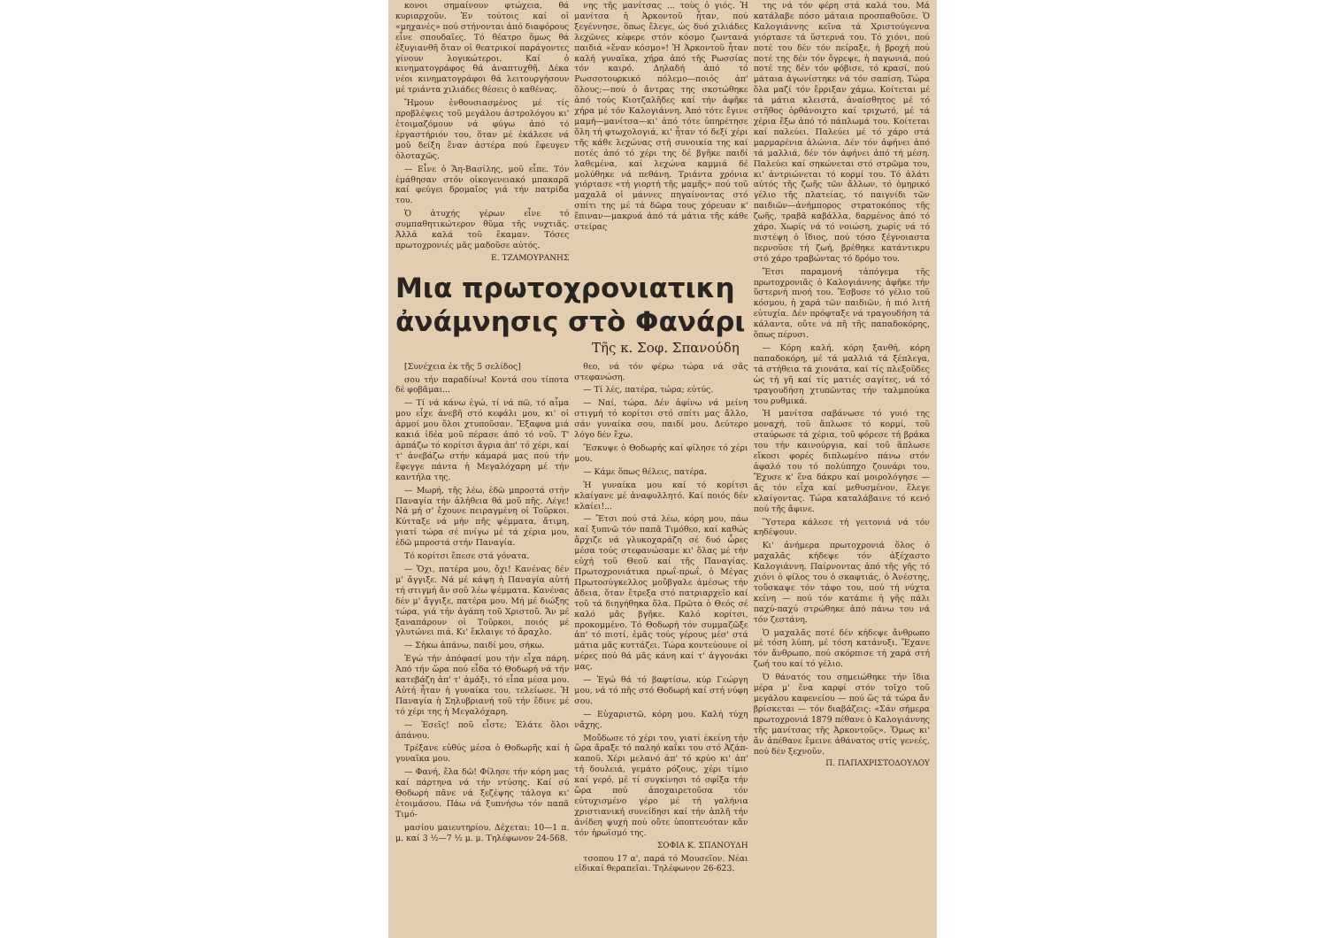κονοι σημαίνουν φτώχεια, θά κυριαρχοῦν. Ἐν τούτοις καί οἱ «μηχανές» πού στήνονται ἀπό διαφόρους εἶνε σπουδαῖες. Τό θέατρο ὅμως θά ἐξυγιανθῆ ὅταν οἱ θεατρικοί παράγοντες γίνουν λογικώτεροι. Καί ὁ κινηματογράφος θά ἀναπτυχθῆ. Δέκα νέοι κινηματογράφοι θά λειτουργήσουν μέ τριάντα χιλιάδες θέσεις ὁ καθένας.
Ἤμουν ἐνθουσιασμένος μέ τίς προβλέψεις τοῦ μεγάλου ἀστρολόγου κι' ἑτοιμαζόμουν νά φύγω ἀπό τό ἐργαστήριόν του, ὅταν μέ ἐκάλεσε νά μοῦ δείξη ἕναν ἀστέρα πού ἔφευγεν ὁλοταχῶς.
— Εἶνε ὁ Ἅη-Βασίλης, μοῦ εἶπε. Τόν ἐμάθησαν στόν οἰκογενειακό μπακαρᾶ καί φεύγει δρομαῖος γιά τήν πατρίδα του.
Ὁ ἀτυχής γέρων εἶνε τό συμπαθητικώτερον θῦμα τῆς νυχτιᾶς. Ἀλλά καλά τοῦ ἔκαμαν. Τόσες πρωτοχρονιές μᾶς μαδοῦσε αὐτός.
Ε. ΤΖΑΜΟΥΡΑΝΗΣ
νης τῆς μανίτσας ... τοὺς ὁ γιός. Ἡ μανίτσα ἡ Ἀρκοντοῦ ἦταν, πού ξεγέννησε, ὅπως ἔλεγε, ὡς δυό χιλιάδες λεχῶνες κέφερε στόν κόσμο ζωντανά παιδιά «ἕναν κόσμο»! Ἡ Ἀρκοντοῦ ἦταν καλή γυναῖκα, χήρα ἀπό τῆς Ρωσσίας τόν καιρό. Δηλαδή ἀπό τό Ρωσσοτουρκικό πόλεμο—ποιός ἀπ' ὅλους;—πού ὁ ἄντρας της σκοτώθηκε ἀπό τούς Κιοτζαλῆδες καί τήν ἀφῆκε χήρα μέ τόν Καλογιάννη. Ἀπό τότε ἔγινε μαμή—μανίτσα—κι' ἀπό τότε ὑπηρέτησε ὅλη τή φτωχολογιά, κι' ἦταν τό δεξί χέρι τῆς κάθε λεχώνας στή συνοικία της καί ποτές ἀπό τό χέρι της δέ βγῆκε παιδί λαθεμένα, καί λεχώνα καμμιά δέ μολύθηκε νά πεθάνη. Τριάντα χρόνια γιόρτασε «τή γιορτή τῆς μαμῆς» πού τοῦ μαχαλᾶ οἱ μάννες πηγαίνοντας στό σπίτι της μέ τά δῶρα τους χόρευαν κ' ἔπιναν—μακρυά ἀπό τά μάτια τῆς κάθε στείρας
Μια πρωτοχρονιατικη
ἀνάμνησις στὸ Φανάρι
Τῆς κ. Σοφ. Σπανούδη
[Συνέχεια ἐκ τῆς 5 σελίδος]
σου τήν παραδίνω! Κοντά σου τίποτα δέ φοβᾶμαι...
— Τί νά κάνω ἐγώ, τί νά πῶ, τό αἷμα μου εἶχε ἀνεβῆ στό κεφάλι μου, κι' οἱ ἁρμοί μου ὅλοι χτυποῦσαν. Ἔξαφνα μιά κακιά ἰδέα μοῦ πέρασε ἀπό τό νοῦ. Τ' ἁρπάζω τό κορίτσι ἄγρια ἀπ' τό χέρι, καί τ' ἀνεβάζω στήν κάμαρά μας πού τήν ἔφεγγε πάντα ἡ Μεγαλόχαρη μέ τήν καντήλα της.
— Μωρή, τῆς λέω, ἐδῶ μπροστά στήν Παναγία τήν ἀλήθεια θά μοῦ πῆς. Λέγε! Νά μή σ' ἔχουνε πειραγμένη οἱ Τοῦρκοι. Κύτταξε νά μήν πῆς ψέμματα, ἄτιμη, γιατί τώρα σέ πνίγω μέ τά χέρια μου, ἐδῶ μπροστά στήν Παναγία.
Τό κορίτσι ἔπεσε στά γόνατα.
— Ὄχι, πατέρα μου, ὄχι! Κανένας δέν μ' ἄγγιξε. Νά μέ κάψη ἡ Παναγία αὐτή τή στιγμή ἄν σοῦ λέω ψέμματα. Κανένας δέν μ' ἄγγιξε, πατέρα μου. Μή μέ διώξης τώρα, γιά τήν ἀγάπη τοῦ Χριστοῦ. Ἄν μέ ξαναπάρουν οἱ Τοῦρκοι, ποιός μέ γλυτώνει πιά. Κι' ἔκλαιγε τό ἄραχλο.
— Σήκω ἀπάνω, παιδί μου, σήκω.
Ἐγώ τήν ἀπόφασί μου τήν εἶχα πάρη. Ἀπό τήν ὥρα πού εἶδα τό Θοδωρή νά τήν κατεβάζη ἀπ' τ' ἀμάξι, τό εἶπα μέσα μου. Αὐτή ἦταν ἡ γυναίκα του, τελείωσε. Ἡ Παναγία ἡ Σηλυβριανή τοῦ τήν ἔδινε μέ τό χέρι της ἡ Μεγαλόχαρη.
— Ἐσεῖς! ποῦ εἶστε; Ἐλάτε ὅλοι ἀπάνου.
Τρέξανε εὐθύς μέσα ὁ Θοδωρῆς καί ἡ γυναῖκα μου.
— Φανή, ἔλα δῶ! Φίλησε τήν κόρη μας καί πάρτηνα νά τήν ντύσης. Καί σύ Θοδωρή πᾶνε νά ξεζέψης τάλογα κι' ἑτοιμάσου. Πάω νά ξυπνήσω τόν παπᾶ Τιμό-
μασίου μαιευτηρίου. Δέχεται: 10—1 π. μ. καί 3 ½—7 ½ μ. μ. Τηλέφωνον 24-568.
θεο, νά τόν φέρω τώρα νά σᾶς στεφανώση.
— Τί λές, πατέρα, τώρα; εὐτύς.
— Ναί, τώρα. Δέν ἀφίνω νά μείνη στιγμή τό κορίτσι στό σπίτι μας ἄλλο, σάν γυναίκα σου, παιδί μου. Δεύτερο λόγο δέν ἔχω.
Ἔσκυψε ὁ Θοδωρής καί φίλησε τό χέρι μου.
— Κάμε ὅπως θέλεις, πατέρα.
Ἡ γυναίκα μου καί τό κορίτσι κλαίγανε μέ ἀναφυλλητό. Καί ποιός δέν κλαίει!...
— Ἔτσι πού στά λέω, κόρη μου, πάω καί ξυπνῶ τόν παπᾶ Τιμόθεο, καί καθώς ἄρχιζε νά γλυκοχαράζη σέ δυό ὧρες μέσα τούς στεφανώσαμε κι' ὅλας μέ τήν εὐχή τοῦ Θεοῦ καί τῆς Παναγίας. Πρωτοχρονιάτικα πρωΐ-πρωΐ, ὁ Μέγας Πρωτοσύγκελλος μοὔβγαλε ἀμέσως τήν ἄδεια, ὅταν ἔτρεξα στό πατριαρχεῖο καί τοῦ τά διηγήθηκα ὅλα. Πρῶτα ὁ Θεός σέ καλό μᾶς βγῆκε. Καλό κορίτσι, προκομμένο. Τό Θοδωρή τόν συμμαζῶξε ἀπ' τό πιοτί, ἐμᾶς τούς γέρους μέσ' στά μάτια μᾶς κυττάζει. Τώρα κοντεύουνε οἱ μέρες πού θά μᾶς κάνη καί τ' ἀγγονάκι μας.
— Ἐγώ θά τό βαφτίσω, κύρ Γεώργη μου, νά τό πῆς στό Θοδωρή καί στή νύφη σου.
— Εὐχαριστῶ, κόρη μου. Καλή τύχη νἄχης.
Μοὔδωσε τό χέρι του, γιατί ἐκείνη τήν ὥρα ἄραξε τό παληό καΐκι του στό Ἀζάπ-καποῦ. Χέρι μελανό ἀπ' τό κρύο κι' ἀπ' τή δουλειά, γεμάτο ρόζους, χέρι τίμιο καί γερό, μέ τί συγκίνησι τό σφίξα τήν ὥρα πού ἀποχαιρετοῦσα τόν εὐτυχισμένο γέρο μέ τή γαλήνια χριστιανική συνείδησι καί τήν ἁπλῆ τήν ἀνίδεη ψυχή πού οὔτε ὑποπτευόταν κἄν τόν ἡρωϊσμό της.
ΣΟΦΙΑ Κ. ΣΠΑΝΟΥΔΗ
τσοπου 17 α', παρά τό Μουσεῖον. Νέαι εἰδικαί θεραπεῖαι. Τηλέφωνον 26-623.
της νά τόν φέρη στά καλά του. Μά κατάλαβε πόσο μάταια προσπαθοῦσε. Ὁ Καλογιάννης κεῖνα τά Χριστούγεννα γιόρτασε τά ὕστερνά του. Τό χιόνι, πού ποτέ του δέν τόν πείραξε, ἡ βροχή πού ποτέ της δέν τόν ὄγρεψε, ἡ παγωνιά, πού ποτέ της δέν τόν φόβισε, τό κρασί, πού μάταια ἀγωνίστηκε νά τόν σαπίση. Τώρα ὅλα μαζί τόν ἔρριξαν χάμω. Κοίτεται μέ τά μάτια κλειστά, ἀναίσθητος μέ τό στῆθος ὀρθάνοιχτο καί τριχωτό, μέ τά χέρια ἔξω ἀπό τό πάπλωμά του. Κοίτεται καί παλεύει. Παλεύει μέ τό χάρο στά μαρμαρένια ἁλώνια. Δέν τόν ἀφήνει ἀπό τά μαλλιά, δέν τόν ἀφήνει ἀπό τή μέση. Παλεύει καί σηκώνεται στό στρῶμα του, κι' ἀντριώνεται τό κορμί του. Τό ἀλάτι αὐτός τῆς ζωῆς τῶν ἄλλων, τό ὁμηρικό γέλιο τῆς πλατείας, τό παιγνίδι τῶν παιδιῶν—ἀνήμπορος στρατοκόπος τῆς ζωῆς, τραβᾶ καβάλλα, δαρμένος ἀπό τό χάρο. Χωρίς νά τό νοιώση, χωρίς νά τό πιστέψη ὁ ἴδιος, πού τόσο ξέγνοιαστα περνοῦσε τή ζωή, βρέθηκε κατάντικρυ στό χάρο τραβώντας τό δρόμο του.
Ἔτσι παραμονή τἀπόγεμα τῆς πρωτοχρονιᾶς ὁ Καλογιάννης ἀφῆκε τήν ὕστερνή πνοή του. Ἔσβυσε τό γέλιο τοῦ κόσμου, ἡ χαρά τῶν παιδιῶν, ἡ πιό λιτή εὐτυχία. Δέν πρόφταξε νά τραγουδήση τά κάλαντα, οὔτε νά πῆ τῆς παπαδοκόρης, ὅπως πέρυσι.
— Κόρη καλή, κόρη ξανθή, κόρη παπαδοκόρη, μέ τά μαλλιά τά ξέπλεγα, τά στήθεια τά χιονάτα, καί τίς πλεξοῦδες ὡς τή γῆ καί τίς ματιές σαγίτες, νά τό τραγουδήση χτυπῶντας τήν ταλμπούκα του ρυθμικά.
Ἡ μανίτσα σαβάνωσε τό γυιό της μοναχή, τοῦ ἅπλωσε τό κορμί, τοῦ σταύρωσε τά χέρια, τοῦ φόρεσε τή βράκα του τήν καινούργια, καί τοῦ ἅπλωσε εἴκοσι φορές διπλωμένο πάνω στόν ἀφαλό του τό πολύπηχο ζουνάρι του. Ἔχυσε κ' ἕνα δάκρυ καί μοιρολόγησε — ἄς τόν εἶχα καί μεθυσμένον, ἔλεγε κλαίγοντας. Τώρα καταλάβαινε τό κενό πού τῆς ἄφινε.
Ὕστερα κάλεσε τή γειτονιά νά τόν κηδέψουν.
Κι' ἀνήμερα πρωτοχρονιά ὅλος ὁ μαχαλᾶς κήδεψε τόν ἀξέχαστο Καλογιάννη. Παίρνοντας ἀπό τῆς γῆς τό χιόνι ὁ φίλος του ὁ σκαφτιάς, ὁ Ἀνέστης, τοὔσκαψε τόν τάφο του, πού τή νύχτα κείνη — πού τόν κατάπιε ἡ γῆς πάλι παχύ-παχύ στρώθηκε ἀπό πάνω του νά τόν ζεστάνη.
Ὁ μαχαλᾶς ποτέ δέν κήδεψε ἄνθρωπο μέ τόση λύπη, μέ τόση κατάνυξι. Ἔχανε τόν ἄνθρωπο, πού σκόρπισε τή χαρά στή ζωή του καί τό γέλιο.
Ὁ θάνατός του σημειώθηκε τήν ἴδια μέρα μ' ἕνα καρφί στόν τοῖχο τοῦ μεγάλου καφενείου — πού ὥς τά τώρα ἄν βρίσκεται — τόν διαβάζεις: «Σάν σήμερα πρωτοχρονιά 1879 πέθανε ὁ Καλογιάννης τῆς μανίτσας τῆς Ἀρκοντοῦς». Ὅμως κι' ἄν ἀπέθανε ἔμεινε ἀθάνατος στίς γενεές, πού δέν ξεχνοῦν.
Π. ΠΑΠΑΧΡΙΣΤΟΔΟΥΛΟΥ